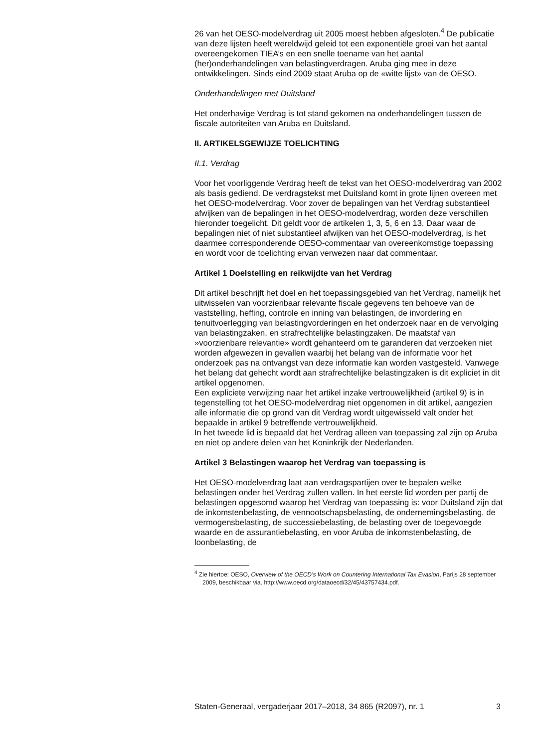26 van het OESO-modelverdrag uit 2005 moest hebben afgesloten.<sup>4</sup> De publicatie van deze lijsten heeft wereldwijd geleid tot een exponentiële groei van het aantal overeengekomen TIEA’s en een snelle toename van het aantal (her)onderhandelingen van belastingverdragen. Aruba ging mee in deze ontwikkelingen. Sinds eind 2009 staat Aruba op de «witte lijst» van de OESO.
Onderhandelingen met Duitsland
Het onderhavige Verdrag is tot stand gekomen na onderhandelingen tussen de fiscale autoriteiten van Aruba en Duitsland.
II. ARTIKELSGEWIJZE TOELICHTING
II.1. Verdrag
Voor het voorliggende Verdrag heeft de tekst van het OESO-modelverdrag van 2002 als basis gediend. De verdragstekst met Duitsland komt in grote lijnen overeen met het OESO-modelverdrag. Voor zover de bepalingen van het Verdrag substantieel afwijken van de bepalingen in het OESO-modelverdrag, worden deze verschillen hieronder toegelicht. Dit geldt voor de artikelen 1, 3, 5, 6 en 13. Daar waar de bepalingen niet of niet substantieel afwijken van het OESO-modelverdrag, is het daarmee corresponderende OESO-commentaar van overeenkomstige toepassing en wordt voor de toelichting ervan verwezen naar dat commentaar.
Artikel 1 Doelstelling en reikwijdte van het Verdrag
Dit artikel beschrijft het doel en het toepassingsgebied van het Verdrag, namelijk het uitwisselen van voorzienbaar relevante fiscale gegevens ten behoeve van de vaststelling, heffing, controle en inning van belastingen, de invordering en tenuitvoerlegging van belastingvorderingen en het onderzoek naar en de vervolging van belastingzaken, en strafrechtelijke belastingzaken. De maatstaf van »voorzienbare relevantie» wordt gehanteerd om te garanderen dat verzoeken niet worden afgewezen in gevallen waarbij het belang van de informatie voor het onderzoek pas na ontvangst van deze informatie kan worden vastgesteld. Vanwege het belang dat gehecht wordt aan strafrechtelijke belastingzaken is dit expliciet in dit artikel opgenomen.
Een expliciete verwijzing naar het artikel inzake vertrouwelijkheid (artikel 9) is in tegenstelling tot het OESO-modelverdrag niet opgenomen in dit artikel, aangezien alle informatie die op grond van dit Verdrag wordt uitgewisseld valt onder het bepaalde in artikel 9 betreffende vertrouwelijkheid.
In het tweede lid is bepaald dat het Verdrag alleen van toepassing zal zijn op Aruba en niet op andere delen van het Koninkrijk der Nederlanden.
Artikel 3 Belastingen waarop het Verdrag van toepassing is
Het OESO-modelverdrag laat aan verdragspartijen over te bepalen welke belastingen onder het Verdrag zullen vallen. In het eerste lid worden per partij de belastingen opgesomd waarop het Verdrag van toepassing is: voor Duitsland zijn dat de inkomstenbelasting, de vennootschapsbelasting, de ondernemingsbelasting, de vermogensbelasting, de successiebelasting, de belasting over de toegevoegde waarde en de assurantiebelasting, en voor Aruba de inkomstenbelasting, de loonbelasting, de
<sup>4</sup> Zie hiertoe: OESO, Overview of the OECD’s Work on Countering International Tax Evasion, Parijs 28 september 2009, beschikbaar via. http://www.oecd.org/dataoecd/32/45/43757434.pdf.
Staten-Generaal, vergaderjaar 2017–2018, 34 865 (R2097), nr. 1 3